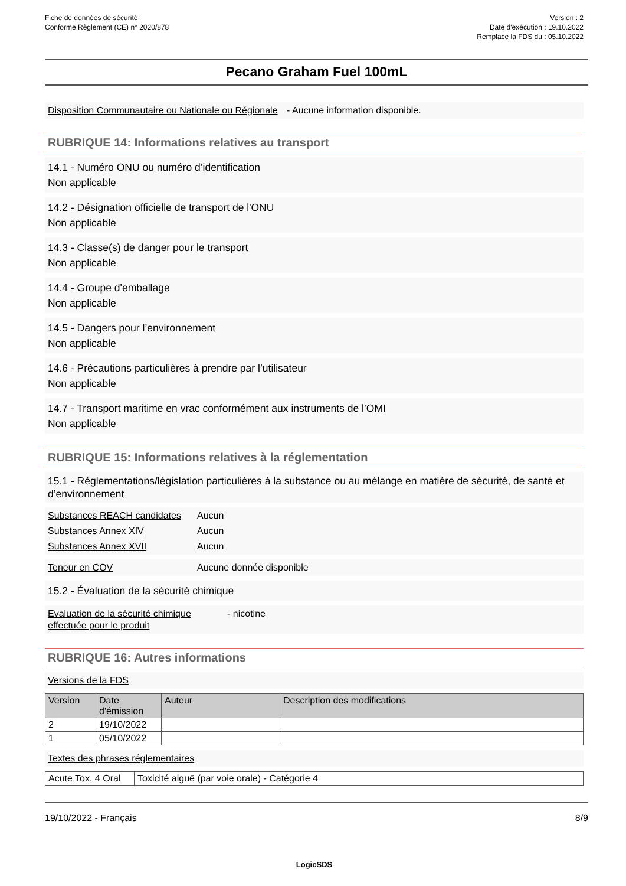Fiche de données de sécurité
Conforme Règlement (CE) n° 2020/878
Version : 2
Date d'exécution : 19.10.2022
Remplace la FDS du : 05.10.2022
Pecano Graham Fuel 100mL
Disposition Communautaire ou Nationale ou Régionale
- Aucune information disponible.
RUBRIQUE 14: Informations relatives au transport
14.1 - Numéro ONU ou numéro d’identification
Non applicable
14.2 - Désignation officielle de transport de l'ONU
Non applicable
14.3 - Classe(s) de danger pour le transport
Non applicable
14.4 - Groupe d'emballage
Non applicable
14.5 - Dangers pour l’environnement
Non applicable
14.6 - Précautions particulières à prendre par l’utilisateur
Non applicable
14.7 - Transport maritime en vrac conformément aux instruments de l’OMI
Non applicable
RUBRIQUE 15: Informations relatives à la réglementation
15.1 - Réglementations/législation particulières à la substance ou au mélange en matière de sécurité, de santé et d’environnement
Substances REACH candidates
Aucun
Substances Annex XIV Aucun
Substances Annex XVII Aucun
Teneur en COV Aucune donnée disponible
15.2 - Évaluation de la sécurité chimique
Evaluation de la sécurité chimique effectuée pour le produit
- nicotine
RUBRIQUE 16: Autres informations
Versions de la FDS
| Version | Date d'émission | Auteur | Description des modifications |
| --- | --- | --- | --- |
| 2 | 19/10/2022 | | |
| 1 | 05/10/2022 | | |
Textes des phrases réglementaires
| Acute Tox. 4 Oral | Toxicité aiguë (par voie orale) - Catégorie 4 |
19/10/2022 - Français 8/9
LogicSDS